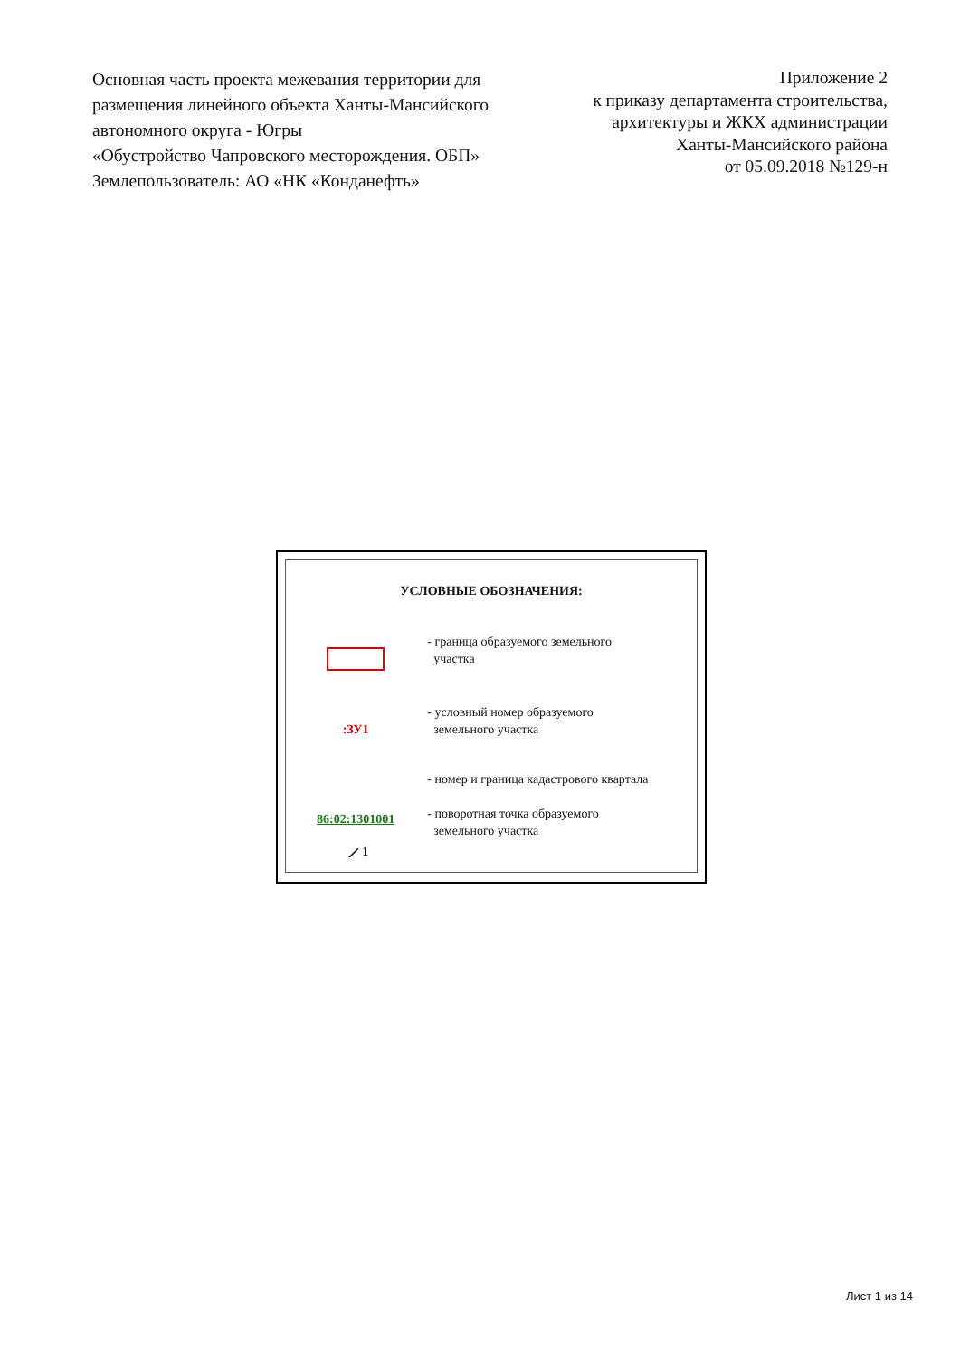Основная часть проекта межевания территории для размещения линейного объекта Ханты-Мансийского автономного округа - Югры
«Обустройство Чапровского месторождения. ОБП»
Землепользователь: АО «НК «Конданефть»
Приложение 2
к приказу департамента строительства,
архитектуры и ЖКХ администрации
Ханты-Мансийского района
от 05.09.2018 №129-н
УСЛОВНЫЕ ОБОЗНАЧЕНИЯ:
- граница образуемого земельного
участка
:ЗУ1
- условный номер образуемого
земельного участка
86:02:1301001
- номер и граница кадастрового квартала
- поворотная точка образуемого
земельного участка
⟋ 1
Лист 1 из 14